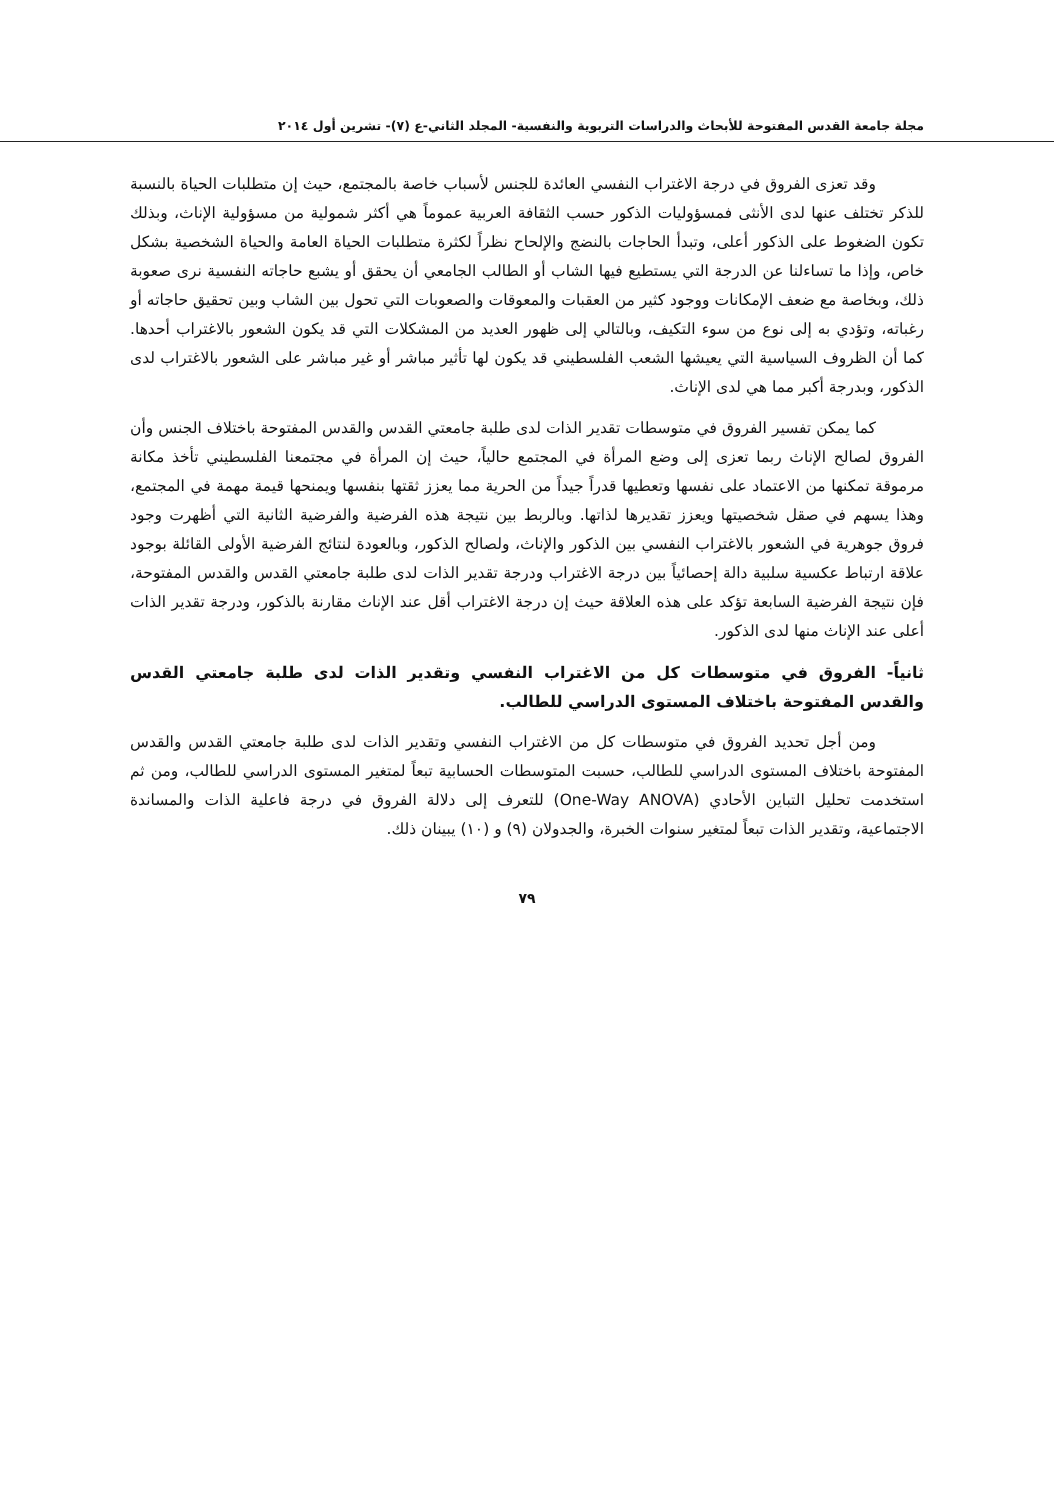مجلة جامعة القدس المفتوحة للأبحاث والدراسات التربوية والنفسية- المجلد الثاني-ع (٧)- تشرين أول ٢٠١٤
وقد تعزى الفروق في درجة الاغتراب النفسي العائدة للجنس لأسباب خاصة بالمجتمع، حيث إن متطلبات الحياة بالنسبة للذكر تختلف عنها لدى الأنثى فمسؤوليات الذكور حسب الثقافة العربية عموماً هي أكثر شمولية من مسؤولية الإناث، وبذلك تكون الضغوط على الذكور أعلى، وتبدأ الحاجات بالنضج والإلحاح نظراً لكثرة متطلبات الحياة العامة والحياة الشخصية بشكل خاص، وإذا ما تساءلنا عن الدرجة التي يستطيع فيها الشاب أو الطالب الجامعي أن يحقق أو يشبع حاجاته النفسية نرى صعوبة ذلك، وبخاصة مع ضعف الإمكانات ووجود كثير من العقبات والمعوقات والصعوبات التي تحول بين الشاب وبين تحقيق حاجاته أو رغباته، وتؤدي به إلى نوع من سوء التكيف، وبالتالي إلى ظهور العديد من المشكلات التي قد يكون الشعور بالاغتراب أحدها. كما أن الظروف السياسية التي يعيشها الشعب الفلسطيني قد يكون لها تأثير مباشر أو غير مباشر على الشعور بالاغتراب لدى الذكور، وبدرجة أكبر مما هي لدى الإناث.
كما يمكن تفسير الفروق في متوسطات تقدير الذات لدى طلبة جامعتي القدس والقدس المفتوحة باختلاف الجنس وأن الفروق لصالح الإناث ربما تعزى إلى وضع المرأة في المجتمع حالياً، حيث إن المرأة في مجتمعنا الفلسطيني تأخذ مكانة مرموقة تمكنها من الاعتماد على نفسها وتعطيها قدراً جيداً من الحرية مما يعزز ثقتها بنفسها ويمنحها قيمة مهمة في المجتمع، وهذا يسهم في صقل شخصيتها ويعزز تقديرها لذاتها. وبالربط بين نتيجة هذه الفرضية والفرضية الثانية التي أظهرت وجود فروق جوهرية في الشعور بالاغتراب النفسي بين الذكور والإناث، ولصالح الذكور، وبالعودة لنتائج الفرضية الأولى القائلة بوجود علاقة ارتباط عكسية سلبية دالة إحصائياً بين درجة الاغتراب ودرجة تقدير الذات لدى طلبة جامعتي القدس والقدس المفتوحة، فإن نتيجة الفرضية السابعة تؤكد على هذه العلاقة حيث إن درجة الاغتراب أقل عند الإناث مقارنة بالذكور، ودرجة تقدير الذات أعلى عند الإناث منها لدى الذكور.
ثانياً- الفروق في متوسطات كل من الاغتراب النفسي وتقدير الذات لدى طلبة جامعتي القدس والقدس المفتوحة باختلاف المستوى الدراسي للطالب.
ومن أجل تحديد الفروق في متوسطات كل من الاغتراب النفسي وتقدير الذات لدى طلبة جامعتي القدس والقدس المفتوحة باختلاف المستوى الدراسي للطالب، حسبت المتوسطات الحسابية تبعاً لمتغير المستوى الدراسي للطالب، ومن ثم استخدمت تحليل التباين الأحادي (One-Way ANOVA) للتعرف إلى دلالة الفروق في درجة فاعلية الذات والمساندة الاجتماعية، وتقدير الذات تبعاً لمتغير سنوات الخبرة، والجدولان (٩) و (١٠) يبينان ذلك.
٧٩